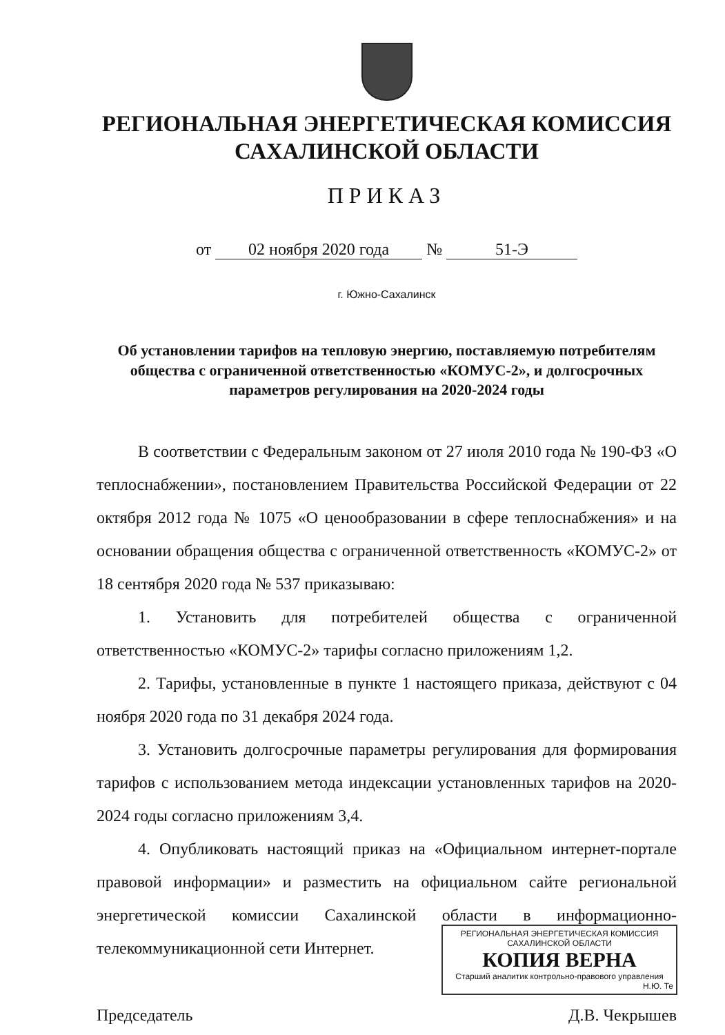РЕГИОНАЛЬНАЯ ЭНЕРГЕТИЧЕСКАЯ КОМИССИЯ
САХАЛИНСКОЙ ОБЛАСТИ
ПРИКАЗ
от 02 ноября 2020 года № 51-Э
г. Южно-Сахалинск
Об установлении тарифов на тепловую энергию, поставляемую потребителям общества с ограниченной ответственностью «КОМУС-2», и долгосрочных параметров регулирования на 2020-2024 годы
В соответствии с Федеральным законом от 27 июля 2010 года № 190-ФЗ «О теплоснабжении», постановлением Правительства Российской Федерации от 22 октября 2012 года № 1075 «О ценообразовании в сфере теплоснабжения» и на основании обращения общества с ограниченной ответственность «КОМУС-2» от 18 сентября 2020 года № 537 приказываю:
1. Установить для потребителей общества с ограниченной ответственностью «КОМУС-2» тарифы согласно приложениям 1,2.
2. Тарифы, установленные в пункте 1 настоящего приказа, действуют с 04 ноября 2020 года по 31 декабря 2024 года.
3. Установить долгосрочные параметры регулирования для формирования тарифов с использованием метода индексации установленных тарифов на 2020-2024 годы согласно приложениям 3,4.
4. Опубликовать настоящий приказ на «Официальном интернет-портале правовой информации» и разместить на официальном сайте региональной энергетической комиссии Сахалинской области в информационно-телекоммуникационной сети Интернет.
Председатель Д.В. Чекрышев
РЕГИОНАЛЬНАЯ ЭНЕРГЕТИЧЕСКАЯ КОМИССИЯ САХАЛИНСКОЙ ОБЛАСТИ
КОПИЯ ВЕРНА
Старший аналитик контрольно-правового управления
Н.Ю. Те